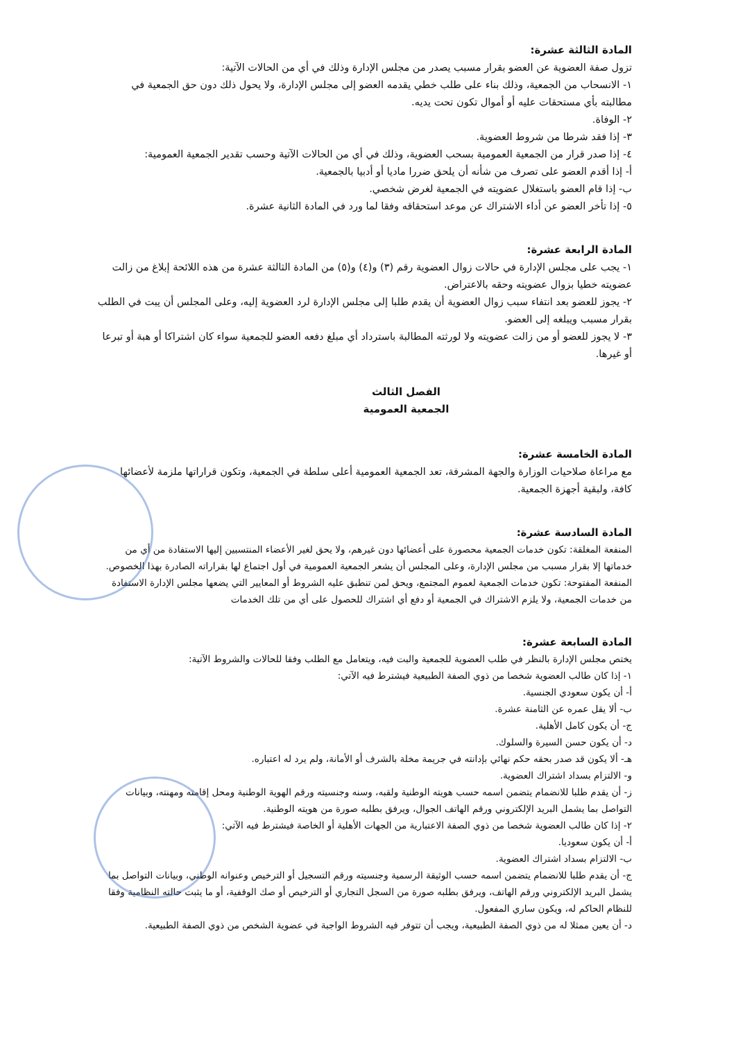المادة الثالثة عشرة:
تزول صفة العضوية عن العضو بقرار مسبب يصدر من مجلس الإدارة وذلك في أي من الحالات الآتية:
١- الانسحاب من الجمعية، وذلك بناء على طلب خطي يقدمه العضو إلى مجلس الإدارة، ولا يحول ذلك دون حق الجمعية في مطالبته بأي مستحقات عليه أو أموال تكون تحت يديه.
٢- الوفاة.
٣- إذا فقد شرطا من شروط العضوية.
٤- إذا صدر قرار من الجمعية العمومية بسحب العضوية، وذلك في أي من الحالات الآتية وحسب تقدير الجمعية العمومية:
أ- إذا أقدم العضو على تصرف من شأنه أن يلحق ضررا ماديا أو أدبيا بالجمعية.
ب- إذا قام العضو باستغلال عضويته في الجمعية لغرض شخصي.
٥- إذا تأخر العضو عن أداء الاشتراك عن موعد استحقاقه وفقا لما ورد في المادة الثانية عشرة.
المادة الرابعة عشرة:
١- يجب على مجلس الإدارة في حالات زوال العضوية رقم (٣) و(٤) و(٥) من المادة الثالثة عشرة من هذه اللائحة إبلاغ من زالت عضويته خطيا بزوال عضويته وحقه بالاعتراض.
٢- يجوز للعضو بعد انتفاء سبب زوال العضوية أن يقدم طلبا إلى مجلس الإدارة لرد العضوية إليه، وعلى المجلس أن يبت في الطلب بقرار مسبب ويبلغه إلى العضو.
٣- لا يجوز للعضو أو من زالت عضويته ولا لورثته المطالبة باسترداد أي مبلغ دفعه العضو للجمعية سواء كان اشتراكا أو هبة أو تبرعا أو غيرها.
الفصل الثالث
الجمعية العمومية
المادة الخامسة عشرة:
مع مراعاة صلاحيات الوزارة والجهة المشرفة، تعد الجمعية العمومية أعلى سلطة في الجمعية، وتكون قراراتها ملزمة لأعضائها كافة، ولبقية أجهزة الجمعية.
المادة السادسة عشرة:
المنفعة المغلقة: تكون خدمات الجمعية محصورة على أعضائها دون غيرهم، ولا يحق لغير الأعضاء المنتسبين إليها الاستفادة من أي من خدماتها إلا بقرار مسبب من مجلس الإدارة، وعلى المجلس أن يشعر الجمعية العمومية في أول اجتماع لها بقراراته الصادرة بهذا الخصوص.
المنفعة المفتوحة: تكون خدمات الجمعية لعموم المجتمع، ويحق لمن تنطبق عليه الشروط أو المعايير التي يضعها مجلس الإدارة الاستفادة من خدمات الجمعية، ولا يلزم الاشتراك في الجمعية أو دفع أي اشتراك للحصول على أي من تلك الخدمات
المادة السابعة عشرة:
يختص مجلس الإدارة بالنظر في طلب العضوية للجمعية والبت فيه، ويتعامل مع الطلب وفقا للحالات والشروط الآتية:
١- إذا كان طالب العضوية شخصا من ذوي الصفة الطبيعية فيشترط فيه الآتي:
أ- أن يكون سعودي الجنسية.
ب- ألا يقل عمره عن الثامنة عشرة.
ج- أن يكون كامل الأهلية.
د- أن يكون حسن السيرة والسلوك.
هـ- ألا يكون قد صدر بحقه حكم نهائي بإدانته في جريمة مخلة بالشرف أو الأمانة، ولم يرد له اعتباره.
و- الالتزام بسداد اشتراك العضوية.
ز- أن يقدم طلبا للانضمام يتضمن اسمه حسب هويته الوطنية ولقبه، وسنه وجنسيته ورقم الهوية الوطنية ومحل إقامته ومهنته، وبيانات التواصل بما يشمل البريد الإلكتروني ورقم الهاتف الجوال، ويرفق بطلبه صورة من هويته الوطنية.
٢- إذا كان طالب العضوية شخصا من ذوي الصفة الاعتبارية من الجهات الأهلية أو الخاصة فيشترط فيه الآتي:
أ- أن يكون سعوديا.
ب- الالتزام بسداد اشتراك العضوية.
ج- أن يقدم طلبا للانضمام يتضمن اسمه حسب الوثيقة الرسمية وجنسيته ورقم التسجيل أو الترخيص وعنوانه الوطني، وبيانات التواصل بما يشمل البريد الإلكتروني ورقم الهاتف، ويرفق بطلبه صورة من السجل التجاري أو الترخيص أو صك الوقفية، أو ما يثبت حالته النظامية وفقا للنظام الحاكم له، ويكون ساري المفعول.
د- أن يعين ممثلا له من ذوي الصفة الطبيعية، ويجب أن تتوفر فيه الشروط الواجبة في عضوية الشخص من ذوي الصفة الطبيعية.